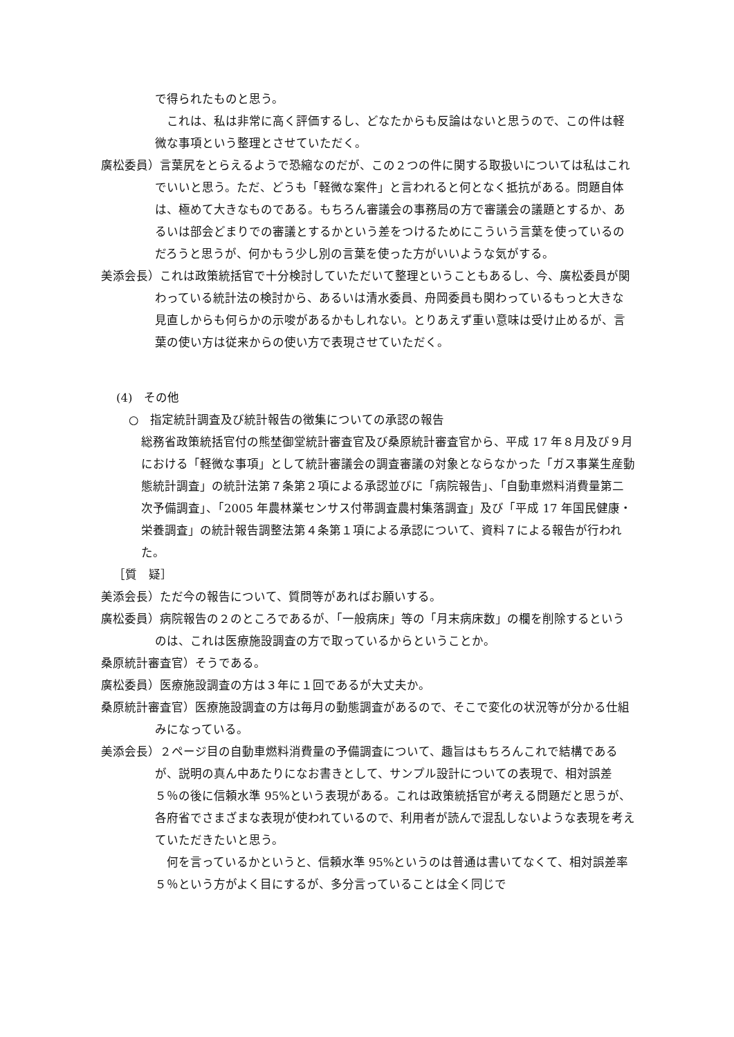で得られたものと思う。
これは、私は非常に高く評価するし、どなたからも反論はないと思うので、この件は軽微な事項という整理とさせていただく。
廣松委員）言葉尻をとらえるようで恐縮なのだが、この２つの件に関する取扱いについては私はこれでいいと思う。ただ、どうも「軽微な案件」と言われると何となく抵抗がある。問題自体は、極めて大きなものである。もちろん審議会の事務局の方で審議会の議題とするか、あるいは部会どまりでの審議とするかという差をつけるためにこういう言葉を使っているのだろうと思うが、何かもう少し別の言葉を使った方がいいような気がする。
美添会長）これは政策統括官で十分検討していただいて整理ということもあるし、今、廣松委員が関わっている統計法の検討から、あるいは清水委員、舟岡委員も関わっているもっと大きな見直しからも何らかの示唆があるかもしれない。とりあえず重い意味は受け止めるが、言葉の使い方は従来からの使い方で表現させていただく。
(4)　その他
○　指定統計調査及び統計報告の徴集についての承認の報告
総務省政策統括官付の熊埜御堂統計審査官及び桑原統計審査官から、平成 17 年８月及び９月における「軽微な事項」として統計審議会の調査審議の対象とならなかった「ガス事業生産動態統計調査」の統計法第７条第２項による承認並びに「病院報告」、「自動車燃料消費量第二次予備調査」、「2005 年農林業センサス付帯調査農村集落調査」及び「平成 17 年国民健康・栄養調査」の統計報告調整法第４条第１項による承認について、資料７による報告が行われた。
［質　疑］
美添会長）ただ今の報告について、質問等があればお願いする。
廣松委員）病院報告の２のところであるが、「一般病床」等の「月末病床数」の欄を削除するというのは、これは医療施設調査の方で取っているからということか。
桑原統計審査官）そうである。
廣松委員）医療施設調査の方は３年に１回であるが大丈夫か。
桑原統計審査官）医療施設調査の方は毎月の動態調査があるので、そこで変化の状況等が分かる仕組みになっている。
美添会長）２ページ目の自動車燃料消費量の予備調査について、趣旨はもちろんこれで結構であるが、説明の真ん中あたりになお書きとして、サンプル設計についての表現で、相対誤差５％の後に信頼水準 95%という表現がある。これは政策統括官が考える問題だと思うが、各府省でさまざまな表現が使われているので、利用者が読んで混乱しないような表現を考えていただきたいと思う。
何を言っているかというと、信頼水準 95%というのは普通は書いてなくて、相対誤差率５％という方がよく目にするが、多分言っていることは全く同じで